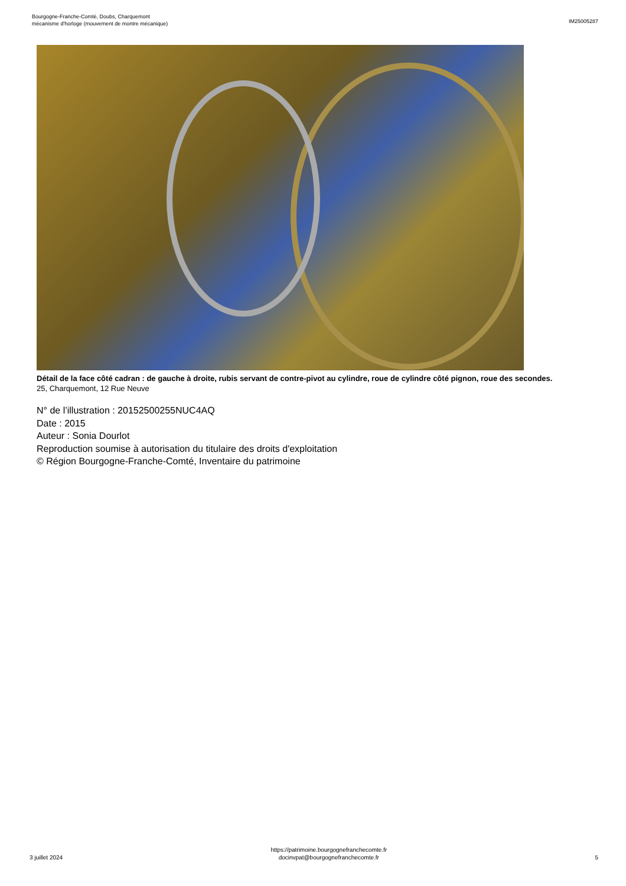Bourgogne-Franche-Comté, Doubs, Charquemont
mécanisme d'horloge (mouvement de montre mécanique)
IM25005287
Détail de la face côté cadran : de gauche à droite, rubis servant de contre-pivot au cylindre, roue de cylindre côté pignon, roue des secondes.
25, Charquemont, 12 Rue Neuve
N° de l’illustration : 20152500255NUC4AQ
Date : 2015
Auteur : Sonia Dourlot
Reproduction soumise à autorisation du titulaire des droits d'exploitation
© Région Bourgogne-Franche-Comté, Inventaire du patrimoine
3 juillet 2024
https://patrimoine.bourgognefranchecomte.fr
docinvpat@bourgognefranchecomte.fr
5